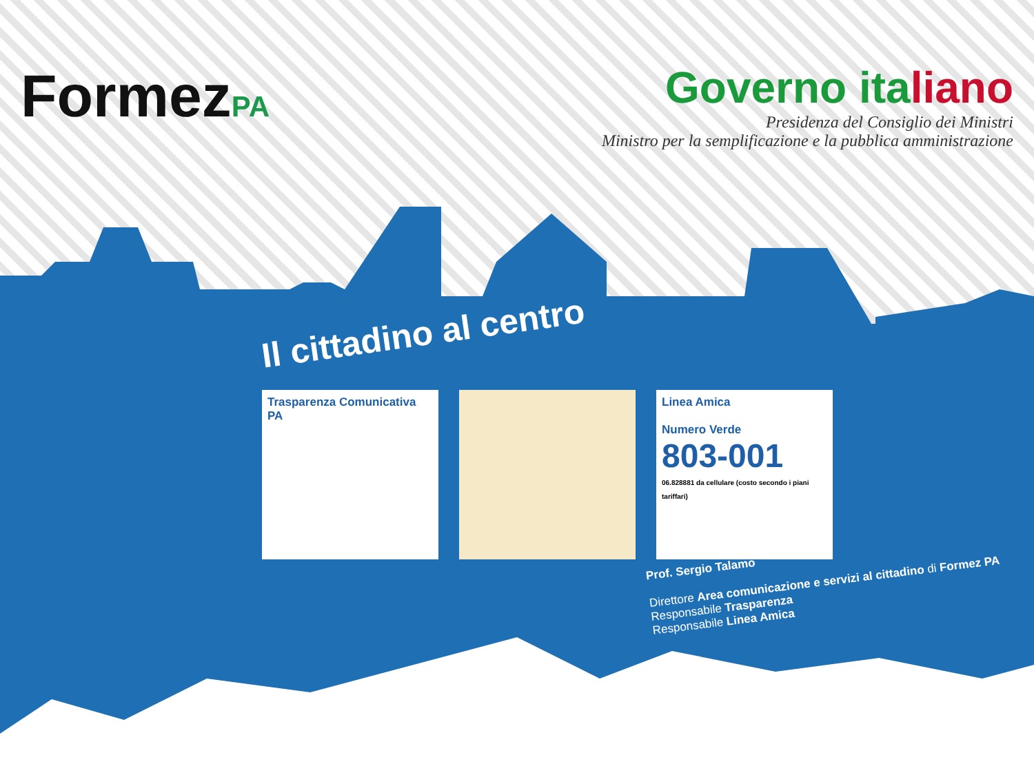FormezPA
Governo italiano
Presidenza del Consiglio dei Ministri
Ministro per la semplificazione e la pubblica amministrazione
Il cittadino al centro
Trasparenza Comunicativa
PA
Linea Amica
Numero Verde
803-001
06.828881 da cellulare (costo secondo i piani tariffari)
Prof. Sergio Talamo
Direttore Area comunicazione e servizi al cittadino di Formez PA
Responsabile Trasparenza
Responsabile Linea Amica